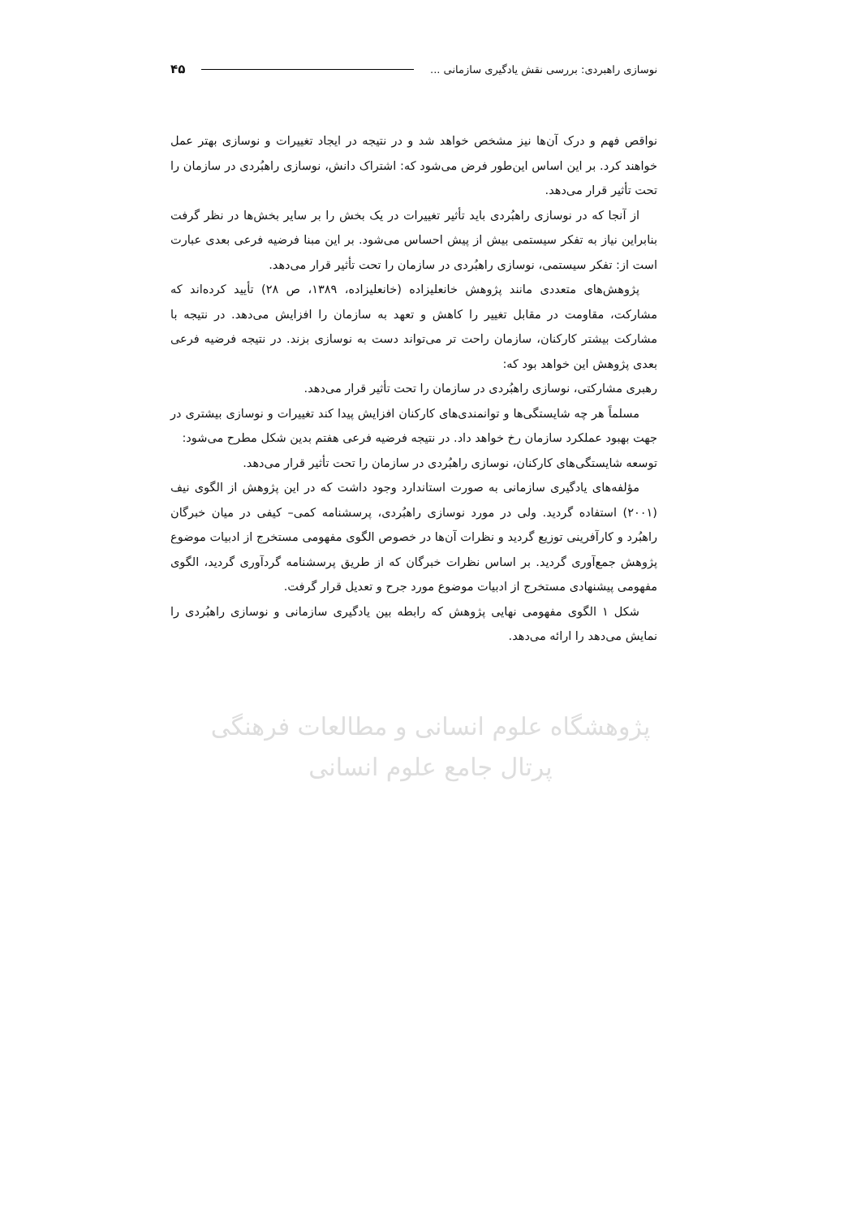نوسازی راهبردی: بررسی نقش یادگیری سازمانی ... ۴۵
نواقص فهم و درک آن‌ها نیز مشخص خواهد شد و در نتیجه در ایجاد تغییرات و نوسازی بهتر عمل خواهند کرد. بر این اساس این‌طور فرض می‌شود که: اشتراک دانش، نوسازی راهبُردی در سازمان را تحت تأثیر قرار می‌دهد.
از آنجا که در نوسازی راهبُردی باید تأثیر تغییرات در یک بخش را بر سایر بخش‌ها در نظر گرفت بنابراین نیاز به تفکر سیستمی بیش از پیش احساس می‌شود. بر این مبنا فرضیه فرعی بعدی عبارت است از: تفکر سیستمی، نوسازی راهبُردی در سازمان را تحت تأثیر قرار می‌دهد.
پژوهش‌های متعددی مانند پژوهش خانعلیزاده (خانعلیزاده، ۱۳۸۹، ص ۲۸) تأیید کرده‌اند که مشارکت، مقاومت در مقابل تغییر را کاهش و تعهد به سازمان را افزایش می‌دهد. در نتیجه با مشارکت بیشتر کارکنان، سازمان راحت تر می‌تواند دست به نوسازی بزند. در نتیجه فرضیه فرعی بعدی پژوهش این خواهد بود که:
رهبری مشارکتی، نوسازی راهبُردی در سازمان را تحت تأثیر قرار می‌دهد.
مسلماً هر چه شایستگی‌ها و توانمندی‌های کارکنان افزایش پیدا کند تغییرات و نوسازی بیشتری در جهت بهبود عملکرد سازمان رخ خواهد داد. در نتیجه فرضیه فرعی هفتم بدین شکل مطرح می‌شود:
توسعه شایستگی‌های کارکنان، نوسازی راهبُردی در سازمان را تحت تأثیر قرار می‌دهد.
مؤلفه‌های یادگیری سازمانی به صورت استاندارد وجود داشت که در این پژوهش از الگوی نیف (۲۰۰۱) استفاده گردید. ولی در مورد نوسازی راهبُردی، پرسشنامه کمی– کیفی در میان خبرگان راهبُرد و کارآفرینی توزیع گردید و نظرات آن‌ها در خصوص الگوی مفهومی مستخرج از ادبیات موضوع پژوهش جمع‌آوری گردید. بر اساس نظرات خبرگان که از طریق پرسشنامه گردآوری گردید، الگوی مفهومی پیشنهادی مستخرج از ادبیات موضوع مورد جرح و تعدیل قرار گرفت.
شکل ۱ الگوی مفهومی نهایی پژوهش که رابطه بین یادگیری سازمانی و نوسازی راهبُردی را نمایش می‌دهد را ارائه می‌دهد.
پژوهشگاه علوم انسانی و مطالعات فرهنگی
پرتال جامع علوم انسانی